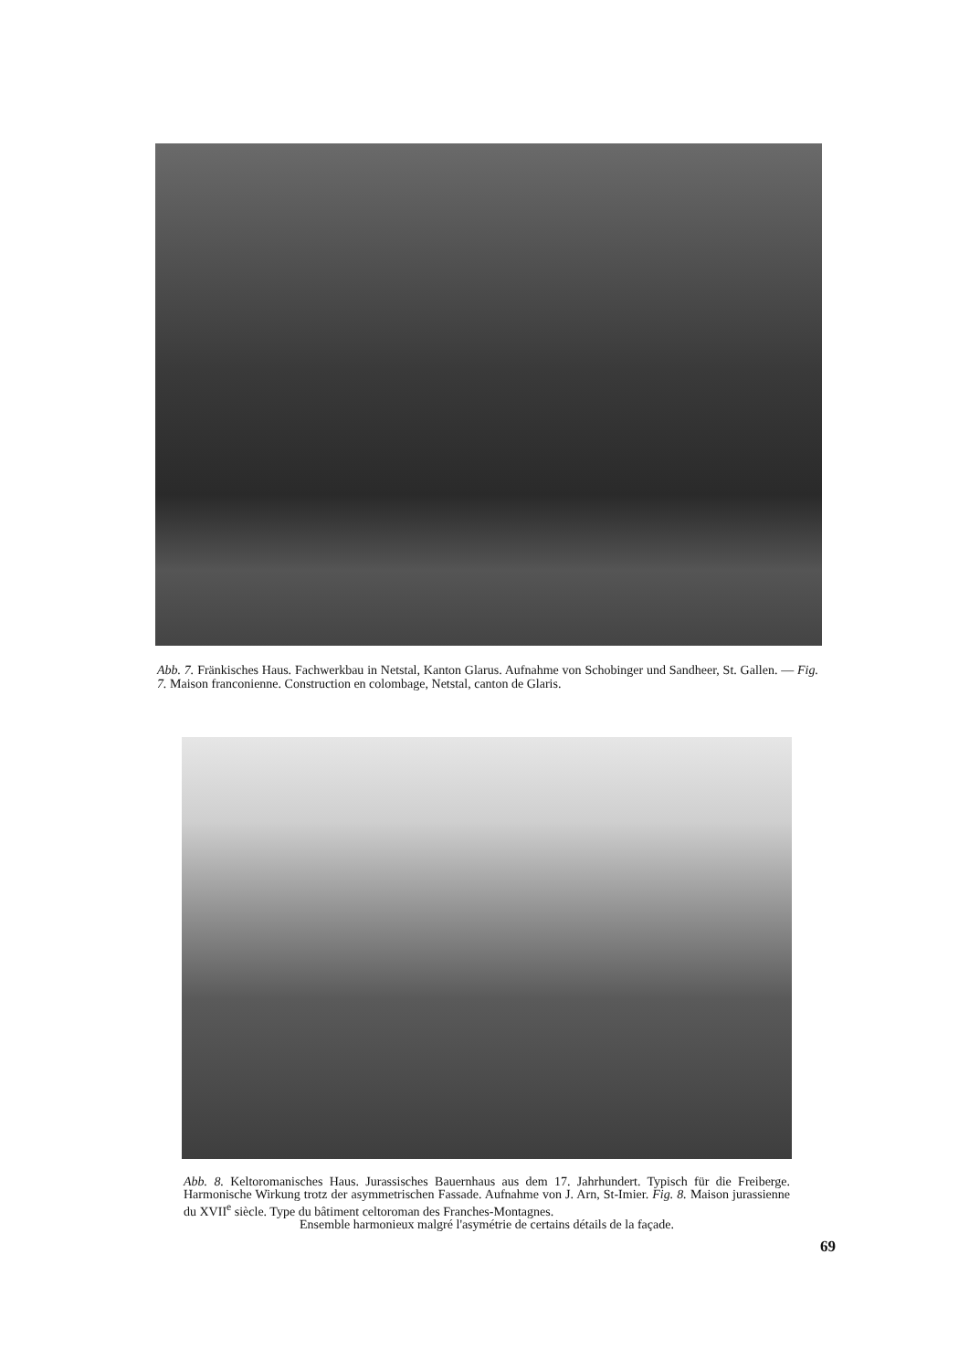Abb. 7. Fränkisches Haus. Fachwerkbau in Netstal, Kanton Glarus. Aufnahme von Schobinger und Sandheer, St. Gallen. — Fig. 7. Maison franconienne. Construction en colombage, Netstal, canton de Glaris.
Abb. 8. Keltoromanisches Haus. Jurassisches Bauernhaus aus dem 17. Jahrhundert. Typisch für die Freiberge. Harmonische Wirkung trotz der asymmetrischen Fassade. Aufnahme von J. Arn, St-Imier. Fig. 8. Maison jurassienne du XVII<sup>e</sup> siècle. Type du bâtiment celtoroman des Franches-Montagnes.
Ensemble harmonieux malgré l'asymétrie de certains détails de la façade.
69